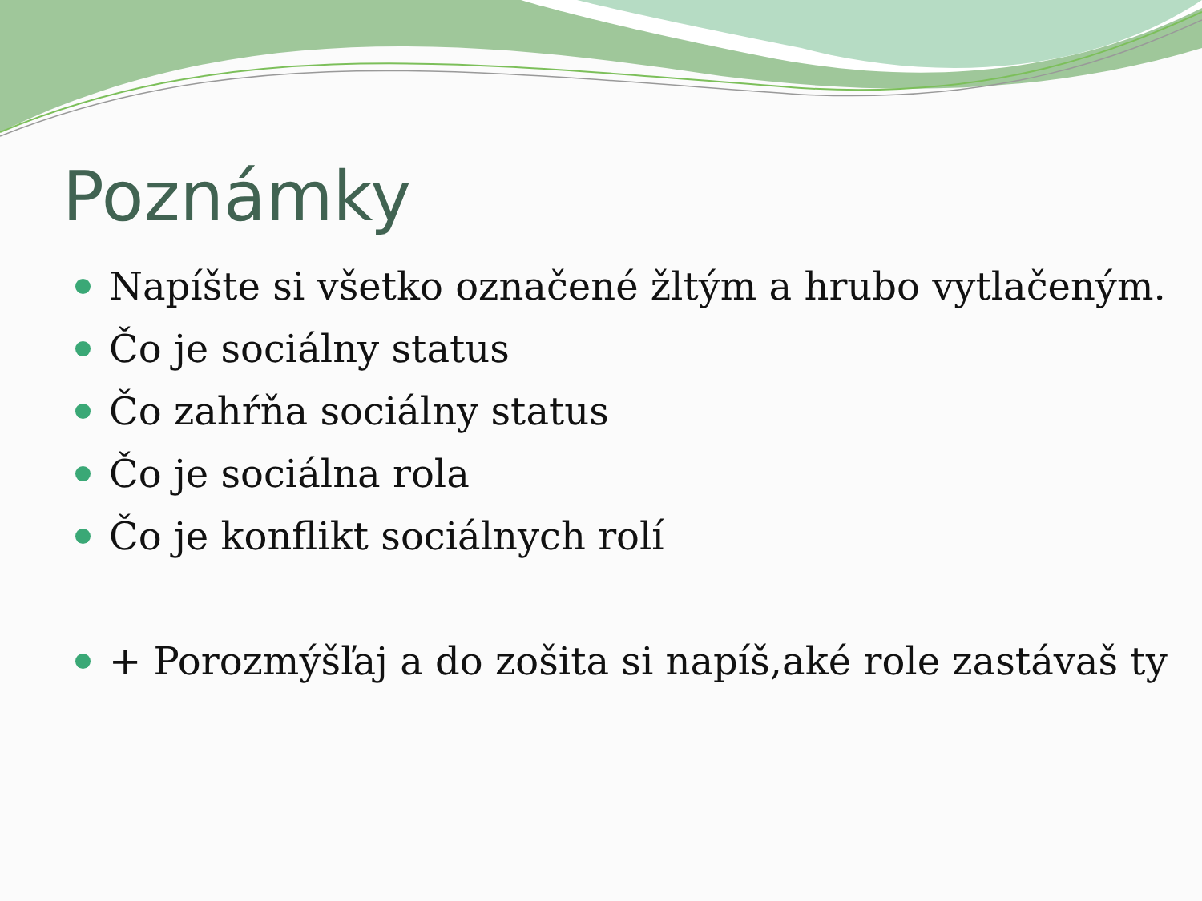Poznámky
Napíšte si všetko označené žltým a hrubo vytlačeným.
Čo je sociálny status
Čo zahŕňa sociálny status
Čo je sociálna rola
Čo je konflikt sociálnych rolí
+ Porozmýšľaj a do zošita si napíš,aké role zastávaš ty